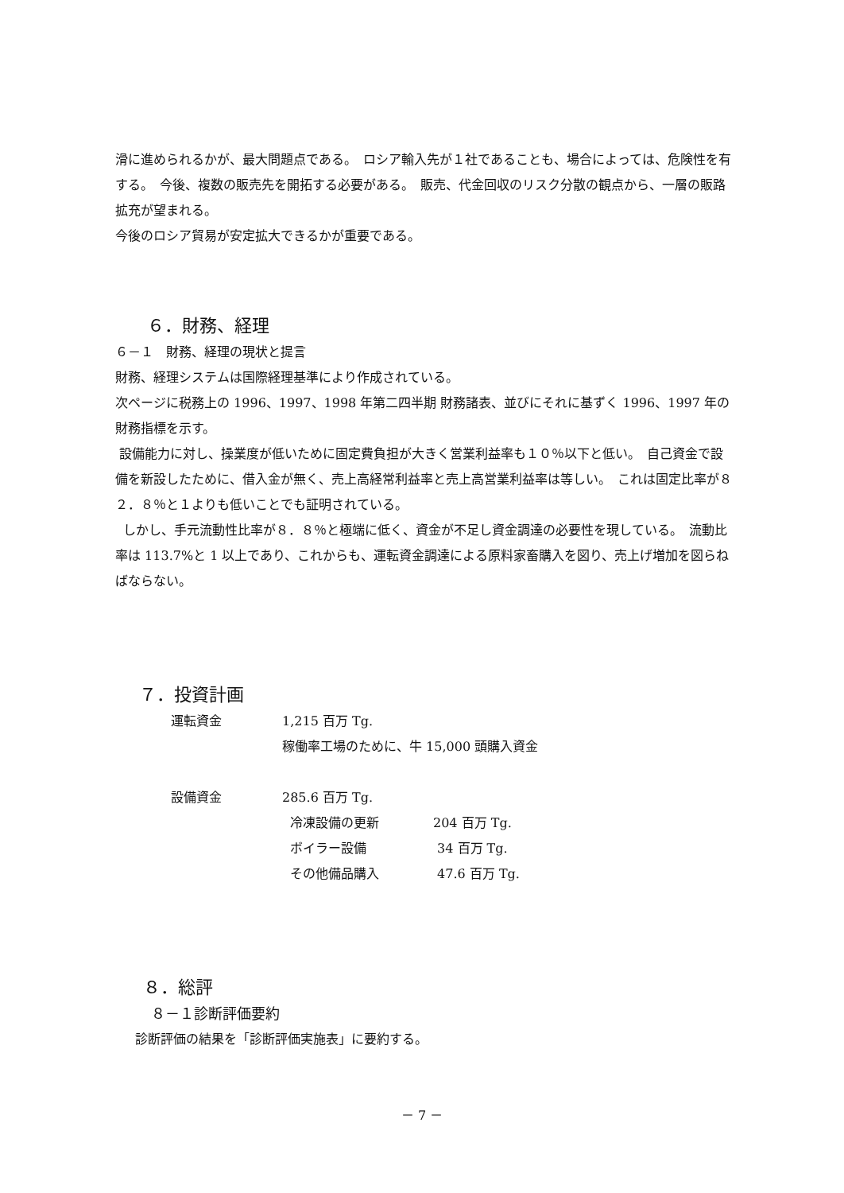滑に進められるかが、最大問題点である。　ロシア輸入先が１社であることも、場合によっては、危険性を有する。　今後、複数の販売先を開拓する必要がある。　販売、代金回収のリスク分散の観点から、一層の販路拡充が望まれる。
今後のロシア貿易が安定拡大できるかが重要である。
６．財務、経理
６－１　財務、経理の現状と提言
財務、経理システムは国際経理基準により作成されている。
次ページに税務上の 1996、1997、1998 年第二四半期 財務諸表、並びにそれに基ずく 1996、1997 年の財務指標を示す。
設備能力に対し、操業度が低いために固定費負担が大きく営業利益率も１０％以下と低い。　自己資金で設備を新設したために、借入金が無く、売上高経常利益率と売上高営業利益率は等しい。　これは固定比率が８２．８％と１よりも低いことでも証明されている。
しかし、手元流動性比率が８．８％と極端に低く、資金が不足し資金調達の必要性を現している。　流動比率は 113.7%と 1 以上であり、これからも、運転資金調達による原料家畜購入を図り、売上げ増加を図らねばならない。
７．投資計画
| 運転資金 | 1,215 百万 Tg. | |
| | 稼働率工場のために、牛 15,000 頭購入資金 | |
| 設備資金 | 285.6 百万 Tg. | |
| | 冷凍設備の更新 | 204 百万 Tg. |
| | ボイラー設備 | 34 百万 Tg. |
| | その他備品購入 | 47.6 百万 Tg. |
８．総評
８－１診断評価要約
診断評価の結果を「診断評価実施表」に要約する。
－ 7 －